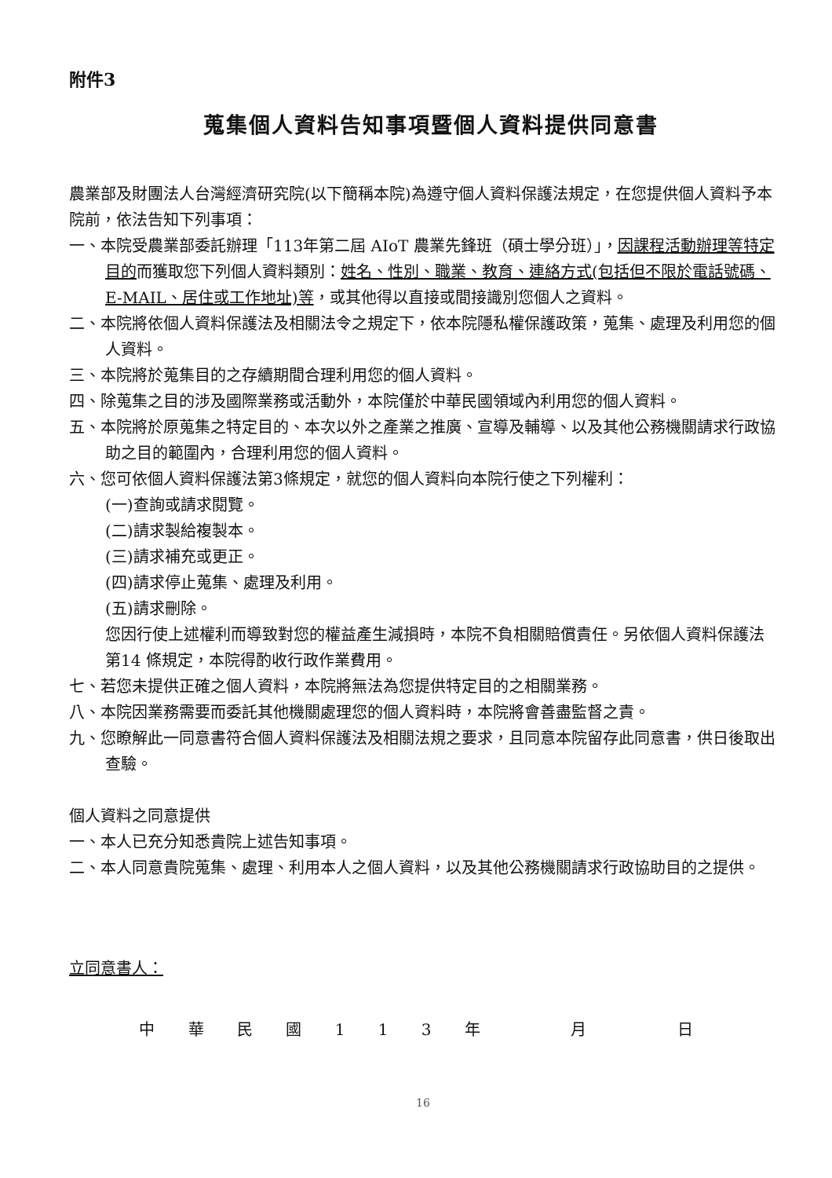附件3
蒐集個人資料告知事項暨個人資料提供同意書
農業部及財團法人台灣經濟研究院(以下簡稱本院)為遵守個人資料保護法規定，在您提供個人資料予本院前，依法告知下列事項：
一、本院受農業部委託辦理「113年第二屆 AIoT 農業先鋒班（碩士學分班）」，因課程活動辦理等特定目的而獲取您下列個人資料類別：姓名、性別、職業、教育、連絡方式(包括但不限於電話號碼、E-MAIL、居住或工作地址)等，或其他得以直接或間接識別您個人之資料。
二、本院將依個人資料保護法及相關法令之規定下，依本院隱私權保護政策，蒐集、處理及利用您的個人資料。
三、本院將於蒐集目的之存續期間合理利用您的個人資料。
四、除蒐集之目的涉及國際業務或活動外，本院僅於中華民國領域內利用您的個人資料。
五、本院將於原蒐集之特定目的、本次以外之產業之推廣、宣導及輔導、以及其他公務機關請求行政協助之目的範圍內，合理利用您的個人資料。
六、您可依個人資料保護法第3條規定，就您的個人資料向本院行使之下列權利：
(一)查詢或請求閱覽。
(二)請求製給複製本。
(三)請求補充或更正。
(四)請求停止蒐集、處理及利用。
(五)請求刪除。
您因行使上述權利而導致對您的權益產生減損時，本院不負相關賠償責任。另依個人資料保護法第14 條規定，本院得酌收行政作業費用。
七、若您未提供正確之個人資料，本院將無法為您提供特定目的之相關業務。
八、本院因業務需要而委託其他機關處理您的個人資料時，本院將會善盡監督之責。
九、您瞭解此一同意書符合個人資料保護法及相關法規之要求，且同意本院留存此同意書，供日後取出查驗。
個人資料之同意提供
一、本人已充分知悉貴院上述告知事項。
二、本人同意貴院蒐集、處理、利用本人之個人資料，以及其他公務機關請求行政協助目的之提供。
立同意書人：
中 華 民 國 1 1 3 年 月 日
16